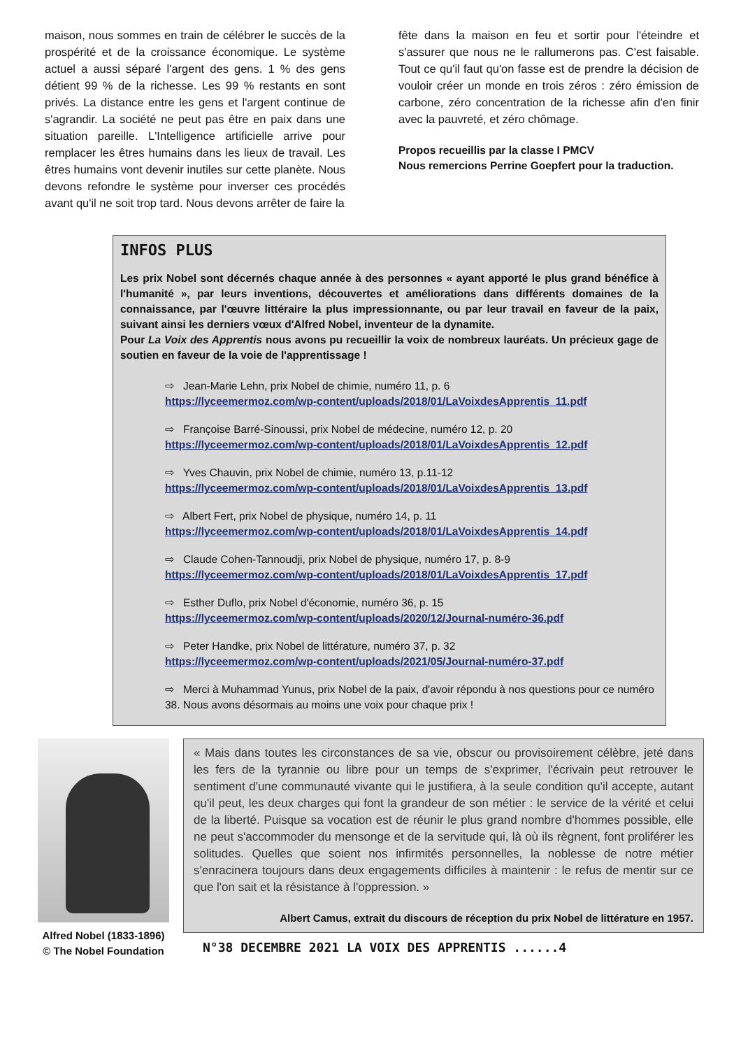maison, nous sommes en train de célébrer le succès de la prospérité et de la croissance économique. Le système actuel a aussi séparé l'argent des gens. 1 % des gens détient 99 % de la richesse. Les 99 % restants en sont privés. La distance entre les gens et l'argent continue de s'agrandir. La société ne peut pas être en paix dans une situation pareille. L'Intelligence artificielle arrive pour remplacer les êtres humains dans les lieux de travail. Les êtres humains vont devenir inutiles sur cette planète. Nous devons refondre le système pour inverser ces procédés avant qu'il ne soit trop tard. Nous devons arrêter de faire la
fête dans la maison en feu et sortir pour l'éteindre et s'assurer que nous ne le rallumerons pas. C'est faisable. Tout ce qu'il faut qu'on fasse est de prendre la décision de vouloir créer un monde en trois zéros : zéro émission de carbone, zéro concentration de la richesse afin d'en finir avec la pauvreté, et zéro chômage.
Propos recueillis par la classe I PMCV
Nous remercions Perrine Goepfert pour la traduction.
INFOS PLUS
Les prix Nobel sont décernés chaque année à des personnes « ayant apporté le plus grand bénéfice à l'humanité », par leurs inventions, découvertes et améliorations dans différents domaines de la connaissance, par l'œuvre littéraire la plus impressionnante, ou par leur travail en faveur de la paix, suivant ainsi les derniers vœux d'Alfred Nobel, inventeur de la dynamite.
Pour La Voix des Apprentis nous avons pu recueillir la voix de nombreux lauréats. Un précieux gage de soutien en faveur de la voie de l'apprentissage !
⇨ Jean-Marie Lehn, prix Nobel de chimie, numéro 11, p. 6
https://lyceemermoz.com/wp-content/uploads/2018/01/LaVoixdesApprentis_11.pdf
⇨ Françoise Barré-Sinoussi, prix Nobel de médecine, numéro 12, p. 20
https://lyceemermoz.com/wp-content/uploads/2018/01/LaVoixdesApprentis_12.pdf
⇨ Yves Chauvin, prix Nobel de chimie, numéro 13, p.11-12
https://lyceemermoz.com/wp-content/uploads/2018/01/LaVoixdesApprentis_13.pdf
⇨ Albert Fert, prix Nobel de physique, numéro 14, p. 11
https://lyceemermoz.com/wp-content/uploads/2018/01/LaVoixdesApprentis_14.pdf
⇨ Claude Cohen-Tannoudji, prix Nobel de physique, numéro 17, p. 8-9
https://lyceemermoz.com/wp-content/uploads/2018/01/LaVoixdesApprentis_17.pdf
⇨ Esther Duflo, prix Nobel d'économie, numéro 36, p. 15
https://lyceemermoz.com/wp-content/uploads/2020/12/Journal-numéro-36.pdf
⇨ Peter Handke, prix Nobel de littérature, numéro 37, p. 32
https://lyceemermoz.com/wp-content/uploads/2021/05/Journal-numéro-37.pdf
⇨ Merci à Muhammad Yunus, prix Nobel de la paix, d'avoir répondu à nos questions pour ce numéro 38. Nous avons désormais au moins une voix pour chaque prix !
Alfred Nobel (1833-1896)
© The Nobel Foundation
« Mais dans toutes les circonstances de sa vie, obscur ou provisoirement célèbre, jeté dans les fers de la tyrannie ou libre pour un temps de s'exprimer, l'écrivain peut retrouver le sentiment d'une communauté vivante qui le justifiera, à la seule condition qu'il accepte, autant qu'il peut, les deux charges qui font la grandeur de son métier : le service de la vérité et celui de la liberté. Puisque sa vocation est de réunir le plus grand nombre d'hommes possible, elle ne peut s'accommoder du mensonge et de la servitude qui, là où ils règnent, font proliférer les solitudes. Quelles que soient nos infirmités personnelles, la noblesse de notre métier s'enracinera toujours dans deux engagements difficiles à maintenir : le refus de mentir sur ce que l'on sait et la résistance à l'oppression. »
Albert Camus, extrait du discours de réception du prix Nobel de littérature en 1957.
N°38 DECEMBRE 2021 LA VOIX DES APPRENTIS ......4